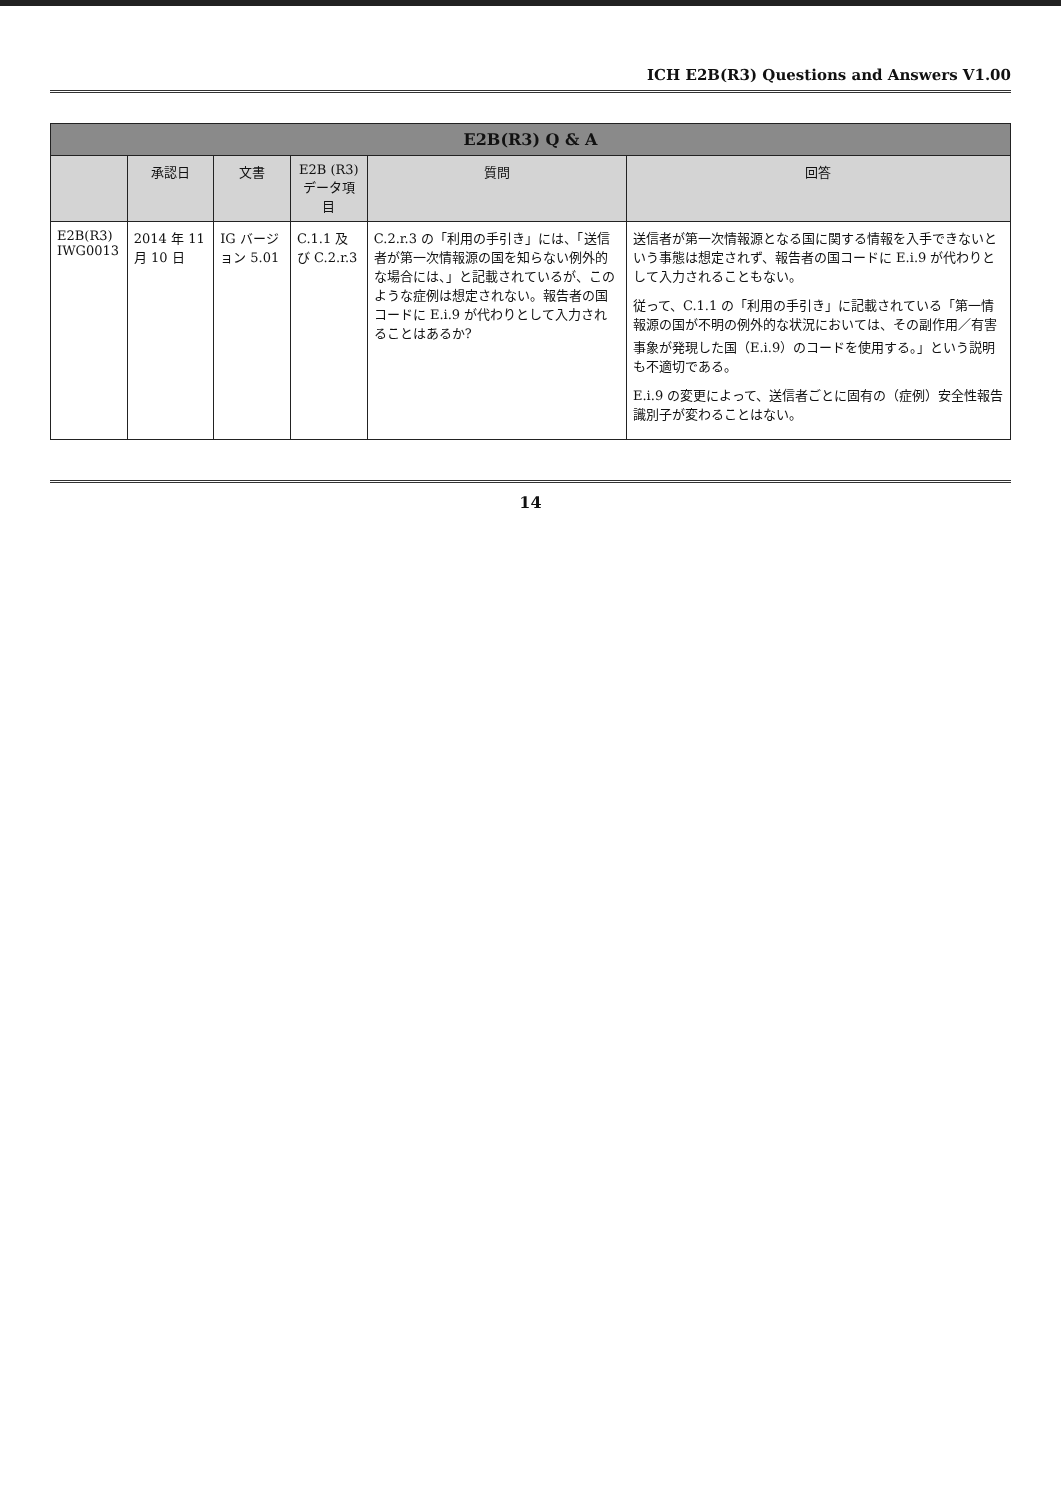ICH E2B(R3) Questions and Answers V1.00
| E2B(R3) Q & A | | | | | |
| --- | --- | --- | --- | --- | --- |
| | 承認日 | 文書 | E2B (R3) データ項目 | 質問 | 回答 |
| E2B(R3) IWG0013 | 2014 年 11 月 10 日 | IG バージョン 5.01 | C.1.1 及び C.2.r.3 | C.2.r.3 の「利用の手引き」には、「送信者が第一次情報源の国を知らない例外的な場合には、」と記載されているが、このような症例は想定されない。報告者の国コードに E.i.9 が代わりとして入力されることはあるか? | 送信者が第一次情報源となる国に関する情報を入手できないという事態は想定されず、報告者の国コードに E.i.9 が代わりとして入力されることもない。 従って、C.1.1 の「利用の手引き」に記載されている「第一情報源の国が不明の例外的な状況においては、その副作用／有害事象が発現した国（E.i.9）のコードを使用する。」という説明も不適切である。 E.i.9 の変更によって、送信者ごとに固有の（症例）安全性報告識別子が変わることはない。 |
14